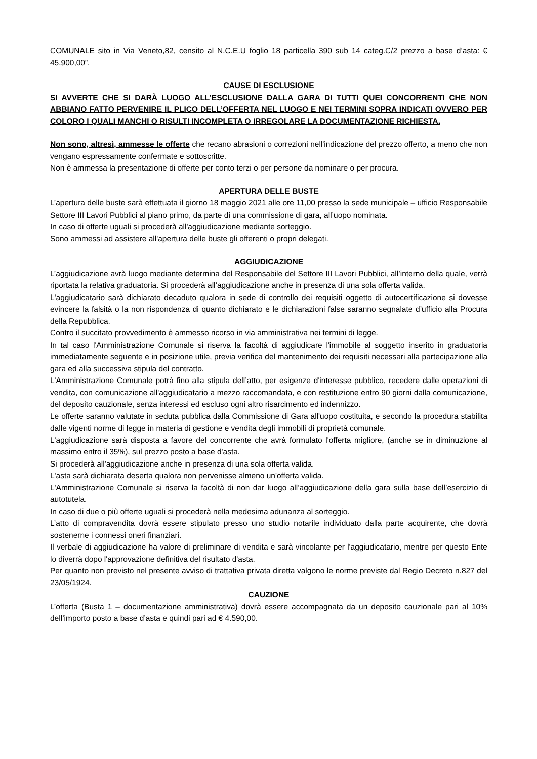COMUNALE sito in Via Veneto,82, censito al N.C.E.U foglio 18 particella 390 sub 14 categ.C/2 prezzo a base d’asta: € 45.900,00”.
CAUSE DI ESCLUSIONE
SI AVVERTE CHE SI DARÀ LUOGO ALL’ESCLUSIONE DALLA GARA DI TUTTI QUEI CONCORRENTI CHE NON ABBIANO FATTO PERVENIRE IL PLICO DELL’OFFERTA NEL LUOGO E NEI TERMINI SOPRA INDICATI OVVERO PER COLORO I QUALI MANCHI O RISULTI INCOMPLETA O IRREGOLARE LA DOCUMENTAZIONE RICHIESTA.
Non sono, altresì, ammesse le offerte che recano abrasioni o correzioni nell'indicazione del prezzo offerto, a meno che non vengano espressamente confermate e sottoscritte.
Non è ammessa la presentazione di offerte per conto terzi o per persone da nominare o per procura.
APERTURA DELLE BUSTE
L’apertura delle buste sarà effettuata il giorno 18 maggio 2021 alle ore 11,00 presso la sede municipale – ufficio Responsabile Settore III Lavori Pubblici al piano primo, da parte di una commissione di gara, all’uopo nominata.
In caso di offerte uguali si procederà all'aggiudicazione mediante sorteggio.
Sono ammessi ad assistere all'apertura delle buste gli offerenti o propri delegati.
AGGIUDICAZIONE
L’aggiudicazione avrà luogo mediante determina del Responsabile del Settore III Lavori Pubblici, all’interno della quale, verrà riportata la relativa graduatoria. Si procederà all’aggiudicazione anche in presenza di una sola offerta valida.
L'aggiudicatario sarà dichiarato decaduto qualora in sede di controllo dei requisiti oggetto di autocertificazione si dovesse evincere la falsità o la non rispondenza di quanto dichiarato e le dichiarazioni false saranno segnalate d’ufficio alla Procura della Repubblica.
Contro il succitato provvedimento è ammesso ricorso in via amministrativa nei termini di legge.
In tal caso l'Amministrazione Comunale si riserva la facoltà di aggiudicare l'immobile al soggetto inserito in graduatoria immediatamente seguente e in posizione utile, previa verifica del mantenimento dei requisiti necessari alla partecipazione alla gara ed alla successiva stipula del contratto.
L'Amministrazione Comunale potrà fino alla stipula dell’atto, per esigenze d'interesse pubblico, recedere dalle operazioni di vendita, con comunicazione all'aggiudicatario a mezzo raccomandata, e con restituzione entro 90 giorni dalla comunicazione, del deposito cauzionale, senza interessi ed escluso ogni altro risarcimento ed indennizzo.
Le offerte saranno valutate in seduta pubblica dalla Commissione di Gara all'uopo costituita, e secondo la procedura stabilita dalle vigenti norme di legge in materia di gestione e vendita degli immobili di proprietà comunale.
L'aggiudicazione sarà disposta a favore del concorrente che avrà formulato l'offerta migliore, (anche se in diminuzione al massimo entro il 35%), sul prezzo posto a base d'asta.
Si procederà all'aggiudicazione anche in presenza di una sola offerta valida.
L'asta sarà dichiarata deserta qualora non pervenisse almeno un'offerta valida.
L'Amministrazione Comunale si riserva la facoltà di non dar luogo all’aggiudicazione della gara sulla base dell’esercizio di autotutela.
In caso di due o più offerte uguali si procederà nella medesima adunanza al sorteggio.
L’atto di compravendita dovrà essere stipulato presso uno studio notarile individuato dalla parte acquirente, che dovrà sostenerne i connessi oneri finanziari.
Il verbale di aggiudicazione ha valore di preliminare di vendita e sarà vincolante per l'aggiudicatario, mentre per questo Ente lo diverrà dopo l'approvazione definitiva del risultato d'asta.
Per quanto non previsto nel presente avviso di trattativa privata diretta valgono le norme previste dal Regio Decreto n.827 del 23/05/1924.
CAUZIONE
L’offerta (Busta 1 – documentazione amministrativa) dovrà essere accompagnata da un deposito cauzionale pari al 10% dell’importo posto a base d’asta e quindi pari ad € 4.590,00.